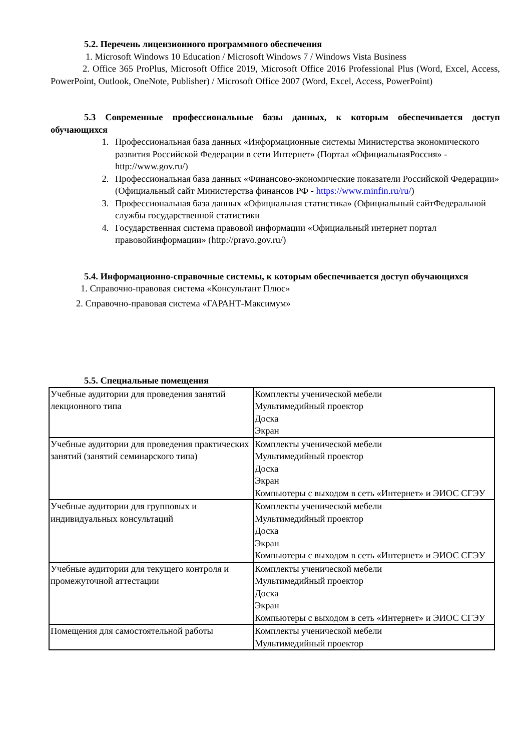5.2. Перечень лицензионного программного обеспечения
1. Microsoft Windows 10 Education / Microsoft Windows 7 / Windows Vista Business
2. Office 365 ProPlus, Microsoft Office 2019, Microsoft Office 2016 Professional Plus (Word, Excel, Access, PowerPoint, Outlook, OneNote, Publisher) / Microsoft Office 2007 (Word, Excel, Access, PowerPoint)
5.3 Современные профессиональные базы данных, к которым обеспечивается доступ обучающихся
1. Профессиональная база данных «Информационные системы Министерства экономического развития Российской Федерации в сети Интернет» (Портал «ОфициальнаяРоссия» - http://www.gov.ru/)
2. Профессиональная база данных «Финансово-экономические показатели Российской Федерации» (Официальный сайт Министерства финансов РФ - https://www.minfin.ru/ru/)
3. Профессиональная база данных «Официальная статистика» (Официальный сайтФедеральной службы государственной статистики
4. Государственная система правовой информации «Официальный интернет портал правовойинформации» (http://pravo.gov.ru/)
5.4. Информационно-справочные системы, к которым обеспечивается доступ обучающихся
1. Справочно-правовая система «Консультант Плюс»
2. Справочно-правовая система «ГАРАНТ-Максимум»
5.5. Специальные помещения
| Учебные аудитории для проведения занятий лекционного типа | Комплекты ученической мебели Мультимедийный проектор Доска Экран |
| Учебные аудитории для проведения практических занятий (занятий семинарского типа) | Комплекты ученической мебели Мультимедийный проектор Доска Экран Компьютеры с выходом в сеть «Интернет» и ЭИОС СГЭУ |
| Учебные аудитории для групповых и индивидуальных консультаций | Комплекты ученической мебели Мультимедийный проектор Доска Экран Компьютеры с выходом в сеть «Интернет» и ЭИОС СГЭУ |
| Учебные аудитории для текущего контроля и промежуточной аттестации | Комплекты ученической мебели Мультимедийный проектор Доска Экран Компьютеры с выходом в сеть «Интернет» и ЭИОС СГЭУ |
| Помещения для самостоятельной работы | Комплекты ученической мебели Мультимедийный проектор |